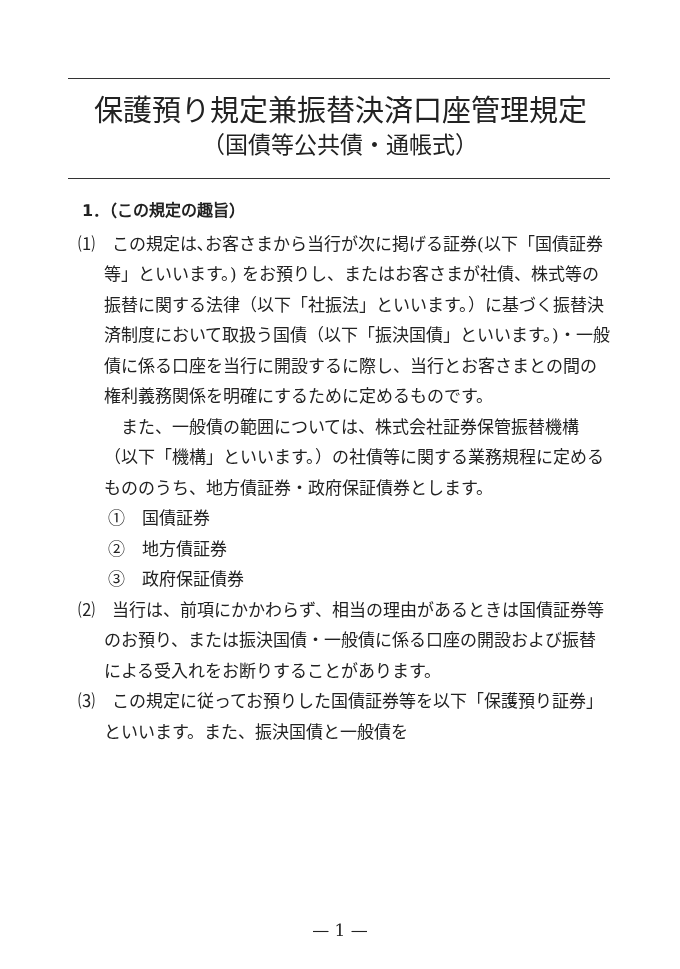保護預り規定兼振替決済口座管理規定
（国債等公共債・通帳式）
1．（この規定の趣旨）
⑴　この規定は､お客さまから当行が次に掲げる証券(以下「国債証券等」といいます。) をお預りし、またはお客さまが社債、株式等の振替に関する法律（以下「社振法」といいます。）に基づく振替決済制度において取扱う国債（以下「振決国債」といいます。)・一般債に係る口座を当行に開設するに際し、当行とお客さまとの間の権利義務関係を明確にするために定めるものです。
また、一般債の範囲については、株式会社証券保管振替機構（以下「機構」といいます。）の社債等に関する業務規程に定めるもののうち、地方債証券・政府保証債券とします。
①　国債証券
②　地方債証券
③　政府保証債券
⑵　当行は、前項にかかわらず、相当の理由があるときは国債証券等のお預り、または振決国債・一般債に係る口座の開設および振替による受入れをお断りすることがあります。
⑶　この規定に従ってお預りした国債証券等を以下「保護預り証券」といいます。また、振決国債と一般債を
— 1 —